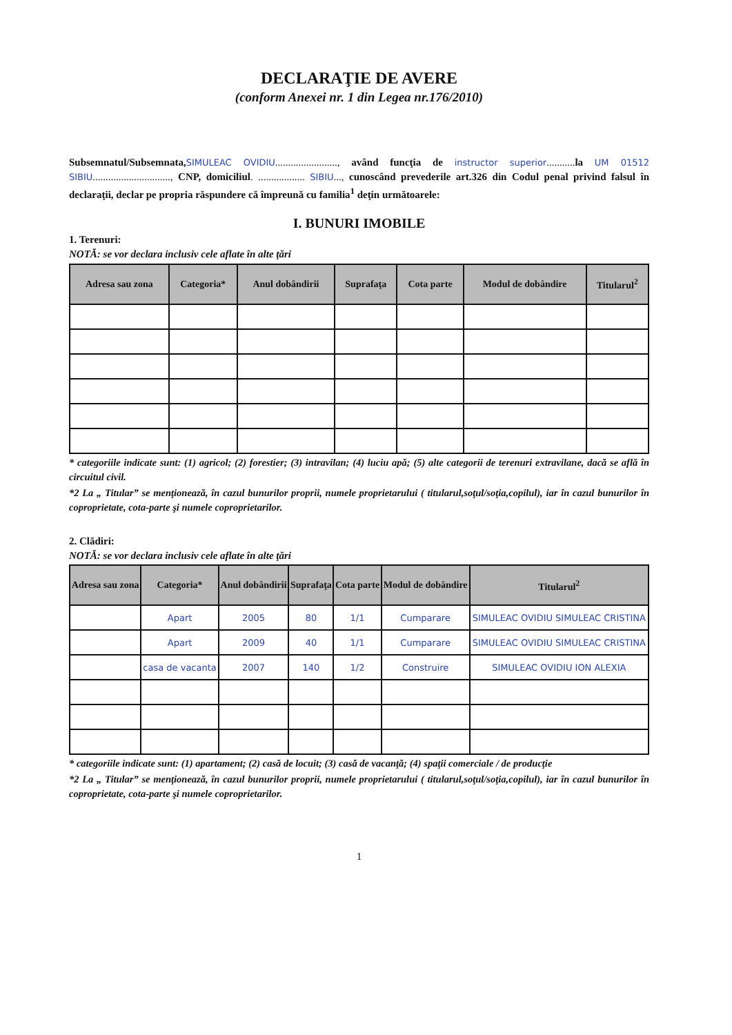DECLARAŢIE DE AVERE
(conform Anexei nr. 1 din Legea nr.176/2010)
Subsemnatul/Subsemnata, SIMULEAC OVIDIU........................, având funcţia de instructor superior...........la UM 01512 SIBIU.............................., CNP, domiciliul. .................. SIBIU..., cunoscând prevederile art.326 din Codul penal privind falsul în declaraţii, declar pe propria răspundere că împreună cu familia<sup>1</sup> deţin următoarele:
I. BUNURI IMOBILE
1. Terenuri:
NOTĂ: se vor declara inclusiv cele aflate în alte ţări
| Adresa sau zona | Categoria* | Anul dobândirii | Suprafaţa | Cota parte | Modul de dobândire | Titularul<sup>2</sup> |
| --- | --- | --- | --- | --- | --- | --- |
* categoriile indicate sunt: (1) agricol; (2) forestier; (3) intravilan; (4) luciu apă; (5) alte categorii de terenuri extravilane, dacă se află în circuitul civil.
*2 La „ Titular” se menţionează, în cazul bunurilor proprii, numele proprietarului ( titularul,soţul/soţia,copilul), iar în cazul bunurilor în coproprietate, cota-parte şi numele coproprietarilor.
2. Clădiri:
NOTĂ: se vor declara inclusiv cele aflate în alte ţări
| Adresa sau zona | Categoria* | Anul dobândirii | Suprafaţa | Cota parte | Modul de dobândire | Titularul<sup>2</sup> |
| --- | --- | --- | --- | --- | --- | --- |
| | Apart | 2005 | 80 | 1/1 | Cumparare | SIMULEAC OVIDIU SIMULEAC CRISTINA |
| | Apart | 2009 | 40 | 1/1 | Cumparare | SIMULEAC OVIDIU SIMULEAC CRISTINA |
| | casa de vacanta | 2007 | 140 | 1/2 | Construire | SIMULEAC OVIDIU ION ALEXIA |
* categoriile indicate sunt: (1) apartament; (2) casă de locuit; (3) casă de vacanţă; (4) spaţii comerciale / de producţie
*2 La „ Titular” se menţionează, în cazul bunurilor proprii, numele proprietarului ( titularul,soţul/soţia,copilul), iar în cazul bunurilor în coproprietate, cota-parte şi numele coproprietarilor.
1